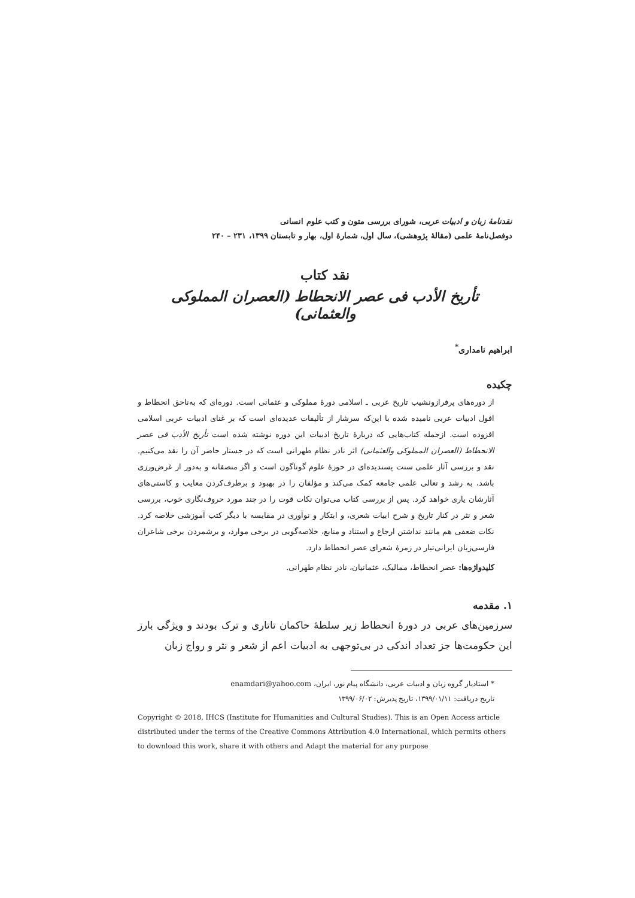نقدنامهٔ زبان و ادبیات عربی، شورای بررسی متون و کتب علوم انسانی
دوفصل‌نامهٔ علمی (مقالهٔ پژوهشی)، سال اول، شمارهٔ اول، بهار و تابستان ۱۳۹۹، ۲۳۱ – ۲۴۰
نقد کتاب
تأریخ الأدب فی عصر الانحطاط (العصران المملوکی والعثمانی)
ابراهیم نامداری<sup>*</sup>
چکیده
از دوره‌های پرفرازونشیب تاریخ عربی ـ اسلامی دورهٔ مملوکی و عثمانی است. دوره‌ای که به‌ناحق انحطاط و افول ادبیات عربی نامیده شده با این‌که سرشار از تألیفات عدیده‌ای است که بر غنای ادبیات عربی اسلامی افزوده است. ازجمله کتاب‌هایی که دربارهٔ تاریخ ادبیات این دوره نوشته شده است تأریخ الأدب فی عصر الانحطاط (العصران المملوکی والعثمانی) اثر نادر نظام طهرانی است که در جستار حاضر آن را نقد می‌کنیم. نقد و بررسی آثار علمی سنت پسندیده‌ای در حوزهٔ علوم گوناگون است و اگر منصفانه و به‌دور از غرض‌ورزی باشد، به رشد و تعالی علمی جامعه کمک می‌کند و مؤلفان را در بهبود و برطرف‌کردن معایب و کاستی‌های آثارشان یاری خواهد کرد. پس از بررسی کتاب می‌توان نکات قوت را در چند مورد حروف‌نگاری خوب، بررسی شعر و نثر در کنار تاریخ و شرح ابیات شعری، و ابتکار و نوآوری در مقایسه با دیگر کتب آموزشی خلاصه کرد. نکات ضعفی هم مانند نداشتن ارجاع و استناد و منابع، خلاصه‌گویی در برخی موارد، و برشمردن برخی شاعران فارسی‌زبان ایرانی‌تبار در زمرهٔ شعرای عصر انحطاط دارد.
کلیدواژه‌ها: عصر انحطاط، ممالیک، عثمانیان، نادر نظام طهرانی.
۱. مقدمه
سرزمین‌های عربی در دورهٔ انحطاط زیر سلطهٔ حاکمان تاتاری و ترک بودند و ویژگی بارز این حکومت‌ها جز تعداد اندکی در بی‌توجهی به ادبیات اعم از شعر و نثر و رواج زبان
* استادیار گروه زبان و ادبیات عربی، دانشگاه پیام نور، ایران، enamdari@yahoo.com
تاریخ دریافت: ۱۳۹۹/۰۱/۱۱، تاریخ پذیرش: ۱۳۹۹/۰۶/۰۲
Copyright © 2018, IHCS (Institute for Humanities and Cultural Studies). This is an Open Access article distributed under the terms of the Creative Commons Attribution 4.0 International, which permits others to download this work, share it with others and Adapt the material for any purpose